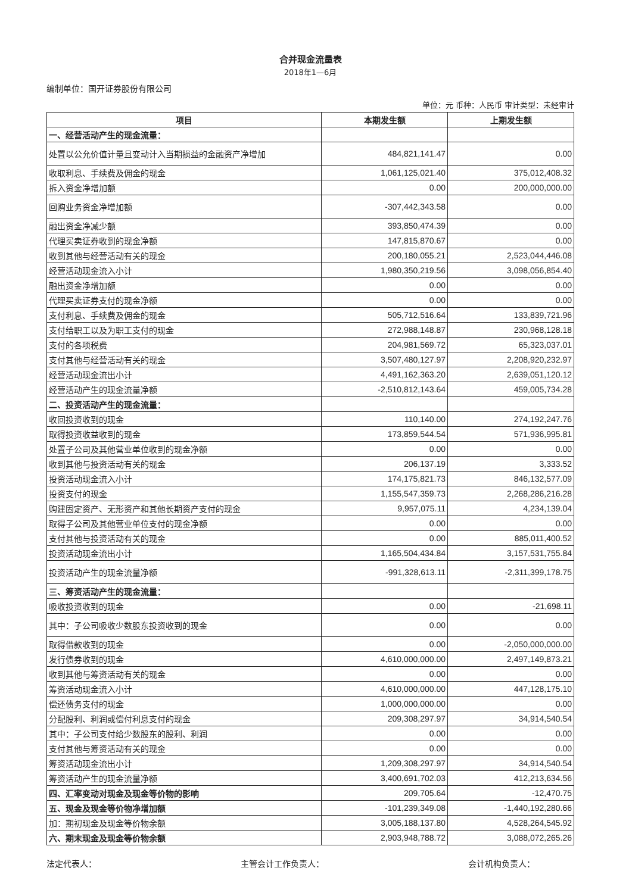合并现金流量表
2018年1—6月
编制单位：国开证券股份有限公司
单位：元 币种：人民币 审计类型：未经审计
| 项目 | 本期发生额 | 上期发生额 |
| --- | --- | --- |
| 一、经营活动产生的现金流量： | | |
| 处置以公允价值计量且变动计入当期损益的金融资产净增加 | 484,821,141.47 | 0.00 |
| 收取利息、手续费及佣金的现金 | 1,061,125,021.40 | 375,012,408.32 |
| 拆入资金净增加额 | 0.00 | 200,000,000.00 |
| 回购业务资金净增加额 | -307,442,343.58 | 0.00 |
| 融出资金净减少额 | 393,850,474.39 | 0.00 |
| 代理买卖证券收到的现金净额 | 147,815,870.67 | 0.00 |
| 收到其他与经营活动有关的现金 | 200,180,055.21 | 2,523,044,446.08 |
| 经营活动现金流入小计 | 1,980,350,219.56 | 3,098,056,854.40 |
| 融出资金净增加额 | 0.00 | 0.00 |
| 代理买卖证券支付的现金净额 | 0.00 | 0.00 |
| 支付利息、手续费及佣金的现金 | 505,712,516.64 | 133,839,721.96 |
| 支付给职工以及为职工支付的现金 | 272,988,148.87 | 230,968,128.18 |
| 支付的各项税费 | 204,981,569.72 | 65,323,037.01 |
| 支付其他与经营活动有关的现金 | 3,507,480,127.97 | 2,208,920,232.97 |
| 经营活动现金流出小计 | 4,491,162,363.20 | 2,639,051,120.12 |
| 经营活动产生的现金流量净额 | -2,510,812,143.64 | 459,005,734.28 |
| 二、投资活动产生的现金流量： | | |
| 收回投资收到的现金 | 110,140.00 | 274,192,247.76 |
| 取得投资收益收到的现金 | 173,859,544.54 | 571,936,995.81 |
| 处置子公司及其他营业单位收到的现金净额 | 0.00 | 0.00 |
| 收到其他与投资活动有关的现金 | 206,137.19 | 3,333.52 |
| 投资活动现金流入小计 | 174,175,821.73 | 846,132,577.09 |
| 投资支付的现金 | 1,155,547,359.73 | 2,268,286,216.28 |
| 购建固定资产、无形资产和其他长期资产支付的现金 | 9,957,075.11 | 4,234,139.04 |
| 取得子公司及其他营业单位支付的现金净额 | 0.00 | 0.00 |
| 支付其他与投资活动有关的现金 | 0.00 | 885,011,400.52 |
| 投资活动现金流出小计 | 1,165,504,434.84 | 3,157,531,755.84 |
| 投资活动产生的现金流量净额 | -991,328,613.11 | -2,311,399,178.75 |
| 三、筹资活动产生的现金流量： | | |
| 吸收投资收到的现金 | 0.00 | -21,698.11 |
| 其中：子公司吸收少数股东投资收到的现金 | 0.00 | 0.00 |
| 取得借款收到的现金 | 0.00 | -2,050,000,000.00 |
| 发行债券收到的现金 | 4,610,000,000.00 | 2,497,149,873.21 |
| 收到其他与筹资活动有关的现金 | 0.00 | 0.00 |
| 筹资活动现金流入小计 | 4,610,000,000.00 | 447,128,175.10 |
| 偿还债务支付的现金 | 1,000,000,000.00 | 0.00 |
| 分配股利、利润或偿付利息支付的现金 | 209,308,297.97 | 34,914,540.54 |
| 其中：子公司支付给少数股东的股利、利润 | 0.00 | 0.00 |
| 支付其他与筹资活动有关的现金 | 0.00 | 0.00 |
| 筹资活动现金流出小计 | 1,209,308,297.97 | 34,914,540.54 |
| 筹资活动产生的现金流量净额 | 3,400,691,702.03 | 412,213,634.56 |
| 四、汇率变动对现金及现金等价物的影响 | 209,705.64 | -12,470.75 |
| 五、现金及现金等价物净增加额 | -101,239,349.08 | -1,440,192,280.66 |
| 加：期初现金及现金等价物余额 | 3,005,188,137.80 | 4,528,264,545.92 |
| 六、期末现金及现金等价物余额 | 2,903,948,788.72 | 3,088,072,265.26 |
法定代表人： 主管会计工作负责人： 会计机构负责人：